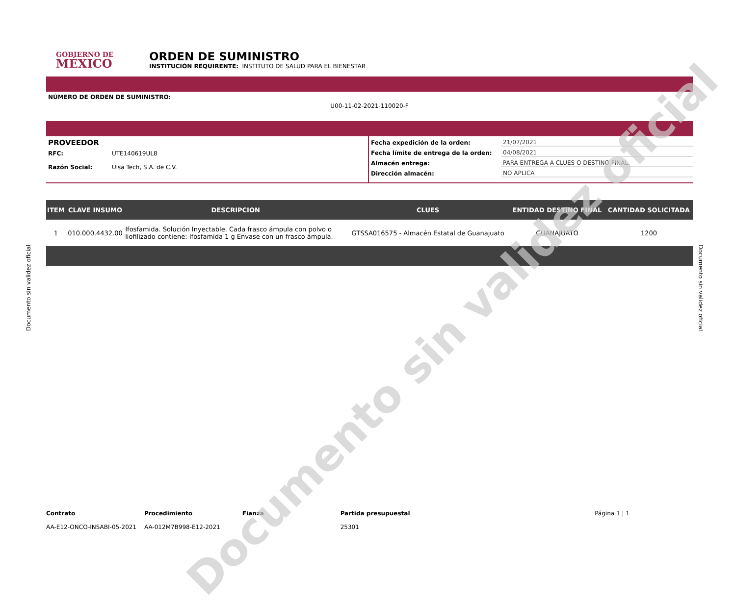GOBIERNO DE
MÉXICO
ORDEN DE SUMINISTRO
INSTITUCIÓN REQUIRENTE: INSTITUTO DE SALUD PARA EL BIENESTAR
NÚMERO DE ORDEN DE SUMINISTRO:
U00-11-02-2021-110020-F
PROVEEDOR
RFC: UTE140619UL8
Razón Social: Ulsa Tech, S.A. de C.V.
Fecha expedición de la orden: 21/07/2021
Fecha límite de entrega de la orden: 04/08/2021
Almacén entrega: PARA ENTREGA A CLUES O DESTINO FINAL.
Dirección almacén: NO APLICA
| ITEM | CLAVE INSUMO | DESCRIPCION | CLUES | ENTIDAD DESTINO FINAL | CANTIDAD SOLICITADA |
| --- | --- | --- | --- | --- | --- |
| 1 | 010.000.4432.00 | Ifosfamida. Solución Inyectable. Cada frasco ámpula con polvo o liofilizado contiene: Ifosfamida 1 g Envase con un frasco ámpula. | GTSSA016575 - Almacén Estatal de Guanajuato | GUANAJUATO | 1200 |
Contrato
AA-E12-ONCO-INSABI-05-2021
Procedimiento
AA-012M7B998-E12-2021
Fianza Partida presupuestal
25301
Página 1 | 1
Documento sin validez oficial
Documento sin validez oficial Documento sin validez oficial